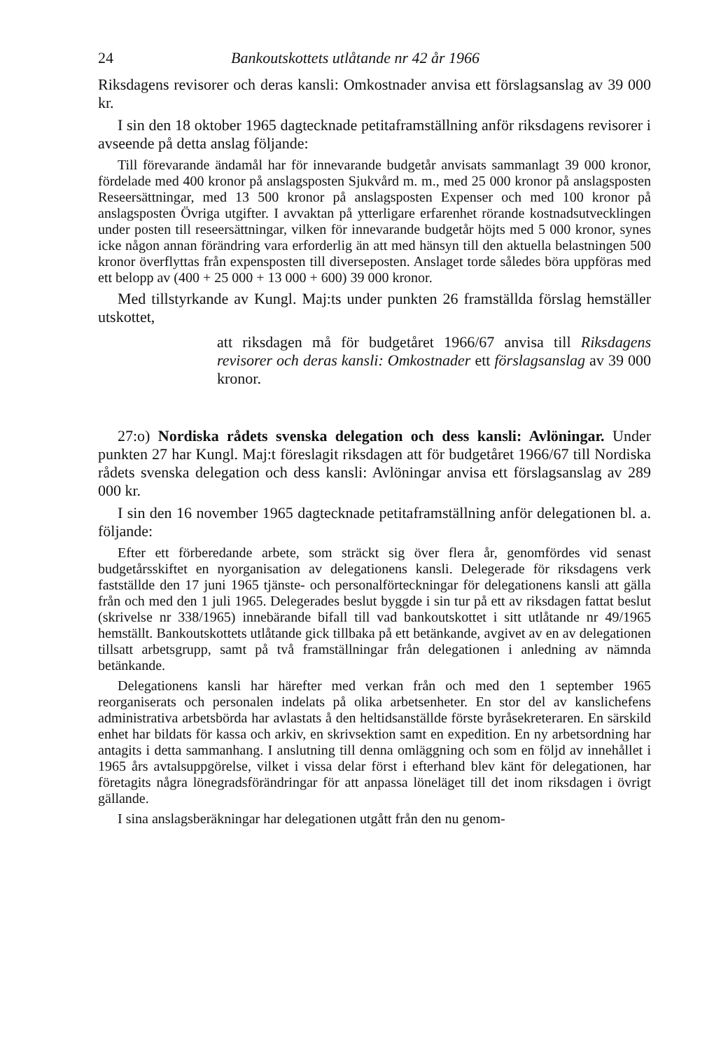24 Bankoutskottets utlåtande nr 42 år 1966
Riksdagens revisorer och deras kansli: Omkostnader anvisa ett förslagsanslag av 39 000 kr.
I sin den 18 oktober 1965 dagtecknade petitaframställning anför riksdagens revisorer i avseende på detta anslag följande:
Till förevarande ändamål har för innevarande budgetår anvisats sammanlagt 39 000 kronor, fördelade med 400 kronor på anslagsposten Sjukvård m. m., med 25 000 kronor på anslagsposten Reseersättningar, med 13 500 kronor på anslagsposten Expenser och med 100 kronor på anslagsposten Övriga utgifter. I avvaktan på ytterligare erfarenhet rörande kostnadsutvecklingen under posten till reseersättningar, vilken för innevarande budgetår höjts med 5 000 kronor, synes icke någon annan förändring vara erforderlig än att med hänsyn till den aktuella belastningen 500 kronor överflyttas från expensposten till diverseposten. Anslaget torde således böra uppföras med ett belopp av (400 + 25 000 + 13 000 + 600) 39 000 kronor.
Med tillstyrkande av Kungl. Maj:ts under punkten 26 framställda förslag hemställer utskottet,
att riksdagen må för budgetåret 1966/67 anvisa till Riksdagens revisorer och deras kansli: Omkostnader ett förslagsanslag av 39 000 kronor.
27:o) Nordiska rådets svenska delegation och dess kansli: Avlöningar. Under punkten 27 har Kungl. Maj:t föreslagit riksdagen att för budgetåret 1966/67 till Nordiska rådets svenska delegation och dess kansli: Avlöningar anvisa ett förslagsanslag av 289 000 kr.
I sin den 16 november 1965 dagtecknade petitaframställning anför delegationen bl. a. följande:
Efter ett förberedande arbete, som sträckt sig över flera år, genomfördes vid senast budgetårsskiftet en nyorganisation av delegationens kansli. Delegerade för riksdagens verk fastställde den 17 juni 1965 tjänste- och personalförteckningar för delegationens kansli att gälla från och med den 1 juli 1965. Delegerades beslut byggde i sin tur på ett av riksdagen fattat beslut (skrivelse nr 338/1965) innebärande bifall till vad bankoutskottet i sitt utlåtande nr 49/1965 hemställt. Bankoutskottets utlåtande gick tillbaka på ett betänkande, avgivet av en av delegationen tillsatt arbetsgrupp, samt på två framställningar från delegationen i anledning av nämnda betänkande.
Delegationens kansli har härefter med verkan från och med den 1 september 1965 reorganiserats och personalen indelats på olika arbetsenheter. En stor del av kanslichefens administrativa arbetsbörda har avlastats å den heltidsanställde förste byråsekreteraren. En särskild enhet har bildats för kassa och arkiv, en skrivsektion samt en expedition. En ny arbetsordning har antagits i detta sammanhang. I anslutning till denna omläggning och som en följd av innehållet i 1965 års avtalsuppgörelse, vilket i vissa delar först i efterhand blev känt för delegationen, har företagits några lönegradsförändringar för att anpassa löneläget till det inom riksdagen i övrigt gällande.
I sina anslagsberäkningar har delegationen utgått från den nu genom-